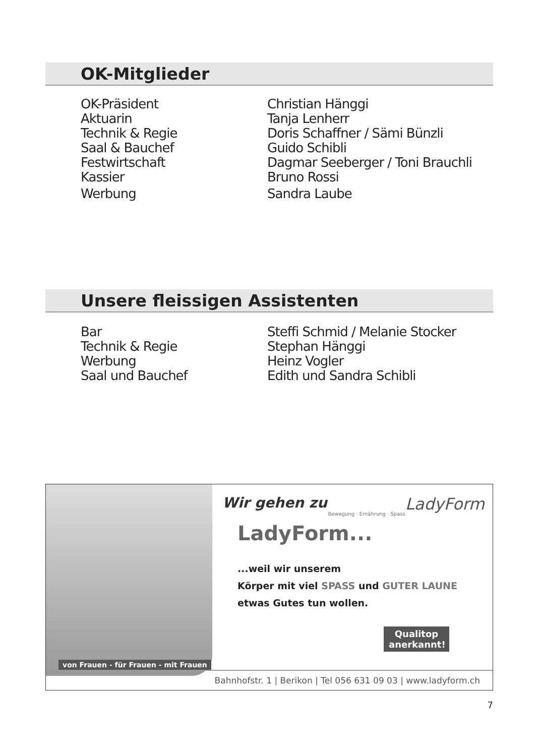OK-Mitglieder
| OK-Präsident | Christian Hänggi |
| Aktuarin | Tanja Lenherr |
| Technik & Regie | Doris Schaffner / Sämi Bünzli |
| Saal & Bauchef | Guido Schibli |
| Festwirtschaft | Dagmar Seeberger / Toni Brauchli |
| Kassier | Bruno Rossi |
| Werbung | Sandra Laube |
Unsere fleissigen Assistenten
| Bar | Steffi Schmid / Melanie Stocker |
| Technik & Regie | Stephan Hänggi |
| Werbung | Heinz Vogler |
| Saal und Bauchef | Edith und Sandra Schibli |
Wir gehen zu LadyForm
Bewegung · Ernährung · Spass
LadyForm...
...weil wir unserem
Körper mit viel SPASS und GUTER LAUNE
etwas Gutes tun wollen.
Qualitop anerkannt!
von Frauen - für Frauen - mit Frauen
Bahnhofstr. 1 | Berikon | Tel 056 631 09 03 | www.ladyform.ch
7